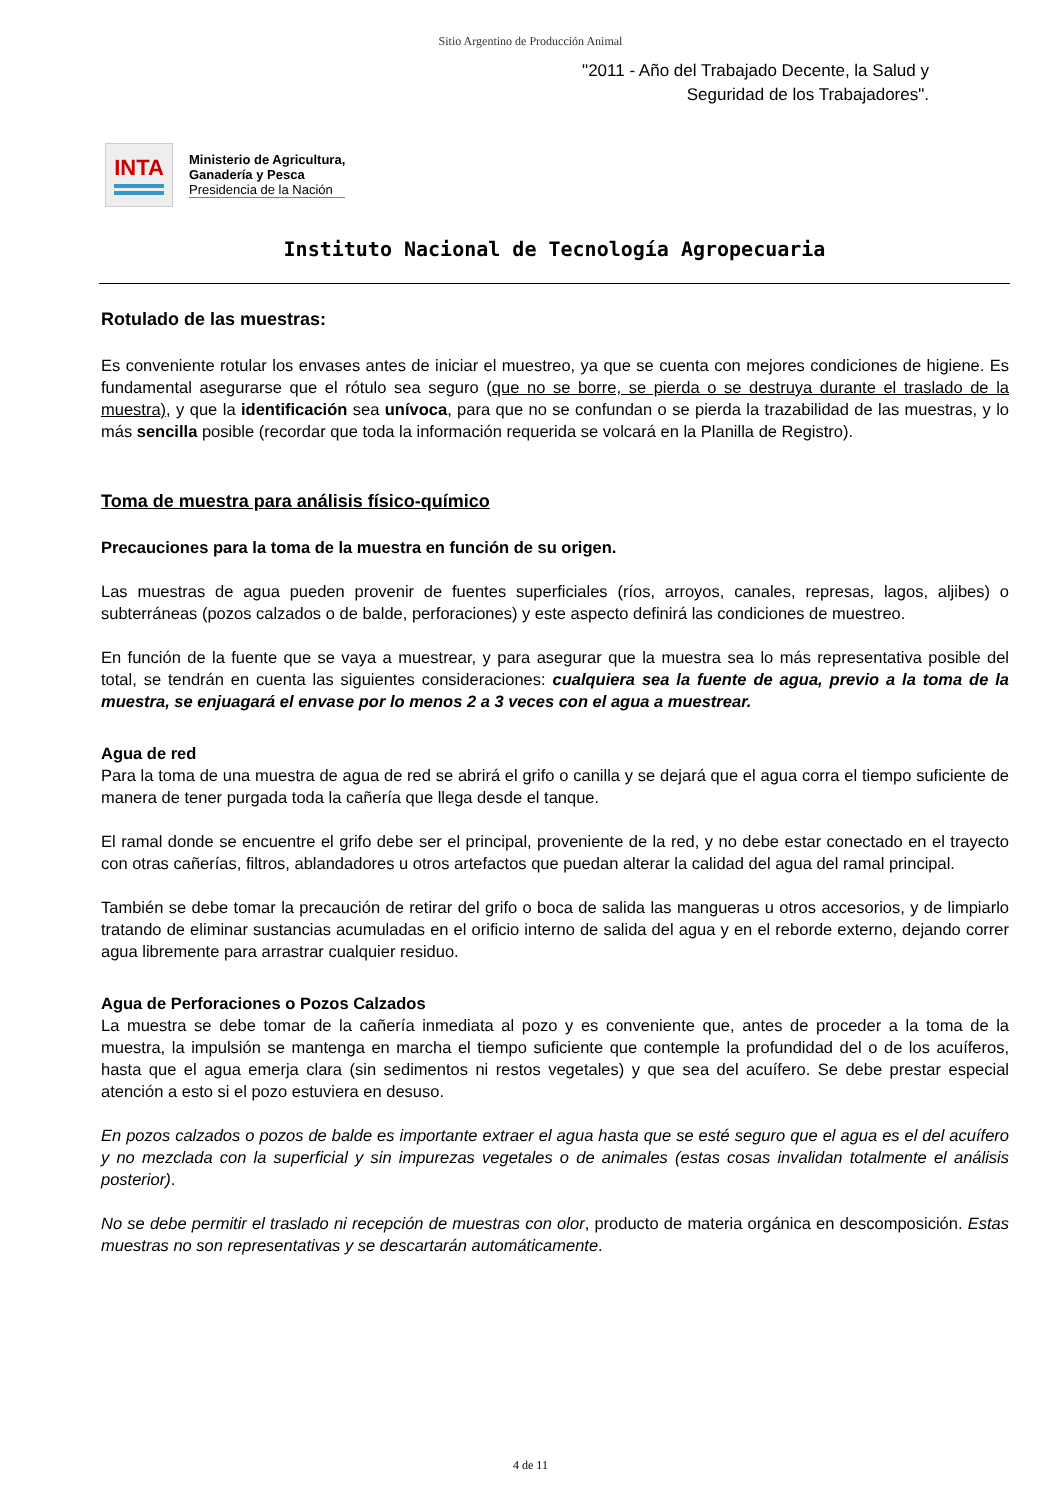Sitio Argentino de Producción Animal
"2011 - Año del Trabajado Decente, la Salud y
Seguridad de los Trabajadores".
INTA
Ministerio de Agricultura,
Ganadería y Pesca
Presidencia de la Nación
Instituto Nacional de Tecnología Agropecuaria
Rotulado de las muestras:
Es conveniente rotular los envases antes de iniciar el muestreo, ya que se cuenta con mejores condiciones de higiene. Es fundamental asegurarse que el rótulo sea seguro (que no se borre, se pierda o se destruya durante el traslado de la muestra), y que la identificación sea unívoca, para que no se confundan o se pierda la trazabilidad de las muestras, y lo más sencilla posible (recordar que toda la información requerida se volcará en la Planilla de Registro).
Toma de muestra para análisis físico-químico
Precauciones para la toma de la muestra en función de su origen.
Las muestras de agua pueden provenir de fuentes superficiales (ríos, arroyos, canales, represas, lagos, aljibes) o subterráneas (pozos calzados o de balde, perforaciones) y este aspecto definirá las condiciones de muestreo.
En función de la fuente que se vaya a muestrear, y para asegurar que la muestra sea lo más representativa posible del total, se tendrán en cuenta las siguientes consideraciones: cualquiera sea la fuente de agua, previo a la toma de la muestra, se enjuagará el envase por lo menos 2 a 3 veces con el agua a muestrear.
Agua de red
Para la toma de una muestra de agua de red se abrirá el grifo o canilla y se dejará que el agua corra el tiempo suficiente de manera de tener purgada toda la cañería que llega desde el tanque.
El ramal donde se encuentre el grifo debe ser el principal, proveniente de la red, y no debe estar conectado en el trayecto con otras cañerías, filtros, ablandadores u otros artefactos que puedan alterar la calidad del agua del ramal principal.
También se debe tomar la precaución de retirar del grifo o boca de salida las mangueras u otros accesorios, y de limpiarlo tratando de eliminar sustancias acumuladas en el orificio interno de salida del agua y en el reborde externo, dejando correr agua libremente para arrastrar cualquier residuo.
Agua de Perforaciones o Pozos Calzados
La muestra se debe tomar de la cañería inmediata al pozo y es conveniente que, antes de proceder a la toma de la muestra, la impulsión se mantenga en marcha el tiempo suficiente que contemple la profundidad del o de los acuíferos, hasta que el agua emerja clara (sin sedimentos ni restos vegetales) y que sea del acuífero. Se debe prestar especial atención a esto si el pozo estuviera en desuso.
En pozos calzados o pozos de balde es importante extraer el agua hasta que se esté seguro que el agua es el del acuífero y no mezclada con la superficial y sin impurezas vegetales o de animales (estas cosas invalidan totalmente el análisis posterior).
No se debe permitir el traslado ni recepción de muestras con olor, producto de materia orgánica en descomposición. Estas muestras no son representativas y se descartarán automáticamente.
4 de 11